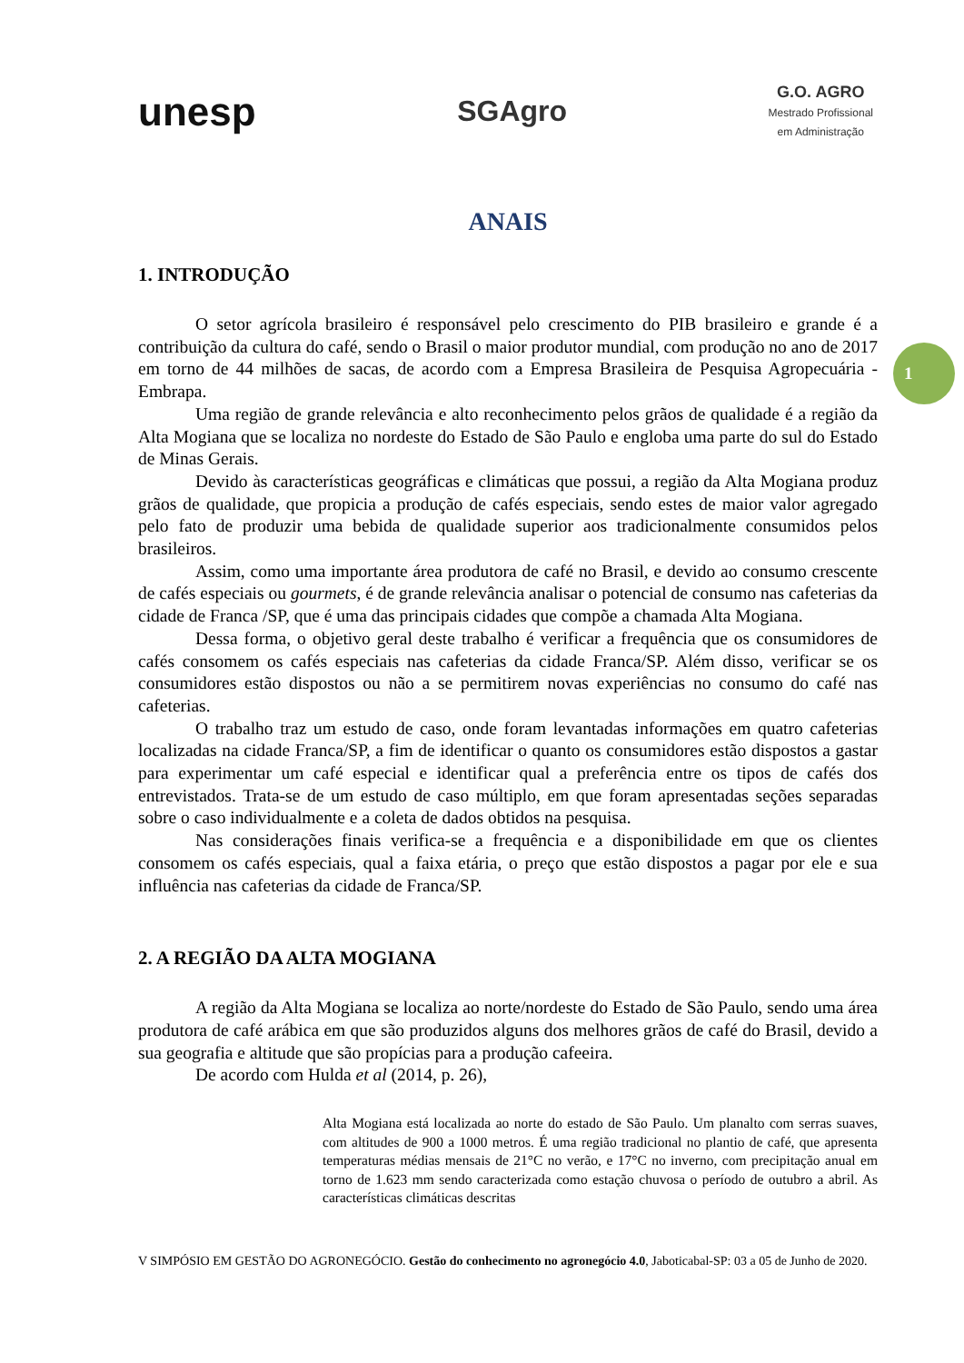unesp
SGAgro
G.O. AGRO
Mestrado Profissional
em Administração
1
ANAIS
1. INTRODUÇÃO
O setor agrícola brasileiro é responsável pelo crescimento do PIB brasileiro e grande é a contribuição da cultura do café, sendo o Brasil o maior produtor mundial, com produção no ano de 2017 em torno de 44 milhões de sacas, de acordo com a Empresa Brasileira de Pesquisa Agropecuária -Embrapa.
Uma região de grande relevância e alto reconhecimento pelos grãos de qualidade é a região da Alta Mogiana que se localiza no nordeste do Estado de São Paulo e engloba uma parte do sul do Estado de Minas Gerais.
Devido às características geográficas e climáticas que possui, a região da Alta Mogiana produz grãos de qualidade, que propicia a produção de cafés especiais, sendo estes de maior valor agregado pelo fato de produzir uma bebida de qualidade superior aos tradicionalmente consumidos pelos brasileiros.
Assim, como uma importante área produtora de café no Brasil, e devido ao consumo crescente de cafés especiais ou gourmets, é de grande relevância analisar o potencial de consumo nas cafeterias da cidade de Franca /SP, que é uma das principais cidades que compõe a chamada Alta Mogiana.
Dessa forma, o objetivo geral deste trabalho é verificar a frequência que os consumidores de cafés consomem os cafés especiais nas cafeterias da cidade Franca/SP. Além disso, verificar se os consumidores estão dispostos ou não a se permitirem novas experiências no consumo do café nas cafeterias.
O trabalho traz um estudo de caso, onde foram levantadas informações em quatro cafeterias localizadas na cidade Franca/SP, a fim de identificar o quanto os consumidores estão dispostos a gastar para experimentar um café especial e identificar qual a preferência entre os tipos de cafés dos entrevistados. Trata-se de um estudo de caso múltiplo, em que foram apresentadas seções separadas sobre o caso individualmente e a coleta de dados obtidos na pesquisa.
Nas considerações finais verifica-se a frequência e a disponibilidade em que os clientes consomem os cafés especiais, qual a faixa etária, o preço que estão dispostos a pagar por ele e sua influência nas cafeterias da cidade de Franca/SP.
2. A REGIÃO DA ALTA MOGIANA
A região da Alta Mogiana se localiza ao norte/nordeste do Estado de São Paulo, sendo uma área produtora de café arábica em que são produzidos alguns dos melhores grãos de café do Brasil, devido a sua geografia e altitude que são propícias para a produção cafeeira.
De acordo com Hulda et al (2014, p. 26),
Alta Mogiana está localizada ao norte do estado de São Paulo. Um planalto com serras suaves, com altitudes de 900 a 1000 metros. É uma região tradicional no plantio de café, que apresenta temperaturas médias mensais de 21°C no verão, e 17°C no inverno, com precipitação anual em torno de 1.623 mm sendo caracterizada como estação chuvosa o período de outubro a abril. As características climáticas descritas
V SIMPÓSIO EM GESTÃO DO AGRONEGÓCIO. Gestão do conhecimento no agronegócio 4.0, Jaboticabal-SP: 03 a 05 de Junho de 2020.